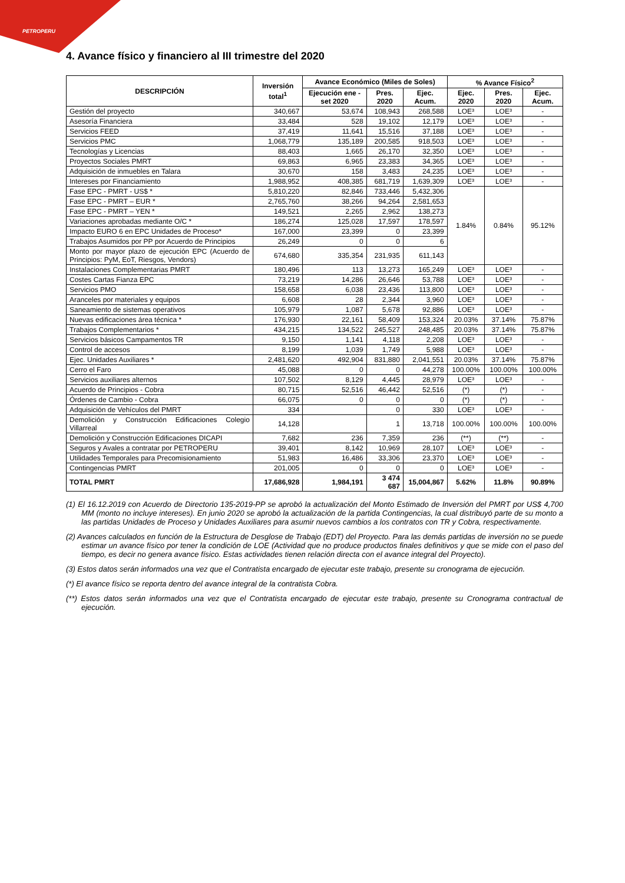PETROPERU
4. Avance físico y financiero al III trimestre del 2020
| DESCRIPCIÓN | Inversión total<sup>1</sup> | Avance Económico (Miles de Soles) | | | % Avance Físico<sup>2</sup> | | |
| --- | --- | --- | --- | --- | --- | --- | --- |
| | | Ejecución ene - set 2020 | Pres. 2020 | Ejec. Acum. | Ejec. 2020 | Pres. 2020 | Ejec. Acum. |
| Gestión del proyecto | 340,667 | 53,674 | 108,943 | 268,588 | LOE³ | LOE³ | - |
| Asesoría Financiera | 33,484 | 528 | 19,102 | 12,179 | LOE³ | LOE³ | - |
| Servicios FEED | 37,419 | 11,641 | 15,516 | 37,188 | LOE³ | LOE³ | - |
| Servicios PMC | 1,068,779 | 135,189 | 200,585 | 918,503 | LOE³ | LOE³ | - |
| Tecnologías y Licencias | 88,403 | 1,665 | 26,170 | 32,350 | LOE³ | LOE³ | - |
| Proyectos Sociales PMRT | 69,863 | 6,965 | 23,383 | 34,365 | LOE³ | LOE³ | - |
| Adquisición de inmuebles en Talara | 30,670 | 158 | 3,483 | 24,235 | LOE³ | LOE³ | - |
| Intereses por Financiamiento | 1,988,952 | 408,385 | 681,719 | 1,639,309 | LOE³ | LOE³ | - |
| Fase EPC - PMRT - US$ * | 5,810,220 | 82,846 | 733,446 | 5,432,306 | 1.84% | 0.84% | 95.12% |
| Fase EPC - PMRT – EUR * | 2,765,760 | 38,266 | 94,264 | 2,581,653 | | | |
| Fase EPC - PMRT – YEN * | 149,521 | 2,265 | 2,962 | 138,273 | | | |
| Variaciones aprobadas mediante O/C * | 186,274 | 125,028 | 17,597 | 178,597 | | | |
| Impacto EURO 6 en EPC Unidades de Proceso* | 167,000 | 23,399 | 0 | 23,399 | | | |
| Trabajos Asumidos por PP por Acuerdo de Principios | 26,249 | 0 | 0 | 6 | | | |
| Monto por mayor plazo de ejecución EPC (Acuerdo de Principios: PyM, EoT, Riesgos, Vendors) | 674,680 | 335,354 | 231,935 | 611,143 | | | |
| Instalaciones Complementarias PMRT | 180,496 | 113 | 13,273 | 165,249 | LOE³ | LOE³ | - |
| Costes Cartas Fianza EPC | 73,219 | 14,286 | 26,646 | 53,788 | LOE³ | LOE³ | - |
| Servicios PMO | 158,658 | 6,038 | 23,436 | 113,800 | LOE³ | LOE³ | - |
| Aranceles por materiales y equipos | 6,608 | 28 | 2,344 | 3,960 | LOE³ | LOE³ | - |
| Saneamiento de sistemas operativos | 105,979 | 1,087 | 5,678 | 92,886 | LOE³ | LOE³ | - |
| Nuevas edificaciones área técnica * | 176,930 | 22,161 | 58,409 | 153,324 | 20.03% | 37.14% | 75.87% |
| Trabajos Complementarios * | 434,215 | 134,522 | 245,527 | 248,485 | 20.03% | 37.14% | 75.87% |
| Servicios básicos Campamentos TR | 9,150 | 1,141 | 4,118 | 2,208 | LOE³ | LOE³ | - |
| Control de accesos | 8,199 | 1,039 | 1,749 | 5,988 | LOE³ | LOE³ | - |
| Ejec. Unidades Auxiliares * | 2,481,620 | 492,904 | 831,880 | 2,041,551 | 20.03% | 37.14% | 75.87% |
| Cerro el Faro | 45,088 | 0 | 0 | 44,278 | 100.00% | 100.00% | 100.00% |
| Servicios auxiliares alternos | 107,502 | 8,129 | 4,445 | 28,979 | LOE³ | LOE³ | - |
| Acuerdo de Principios - Cobra | 80,715 | 52,516 | 46,442 | 52,516 | (*) | (*) | - |
| Órdenes de Cambio - Cobra | 66,075 | 0 | 0 | 0 | (*) | (*) | - |
| Adquisición de Vehículos del PMRT | 334 | | 0 | 330 | LOE³ | LOE³ | - |
| Demolición y Construcción Edificaciones Colegio Villarreal | 14,128 | | 1 | 13,718 | 100.00% | 100.00% | 100.00% |
| Demolición y Construcción Edificaciones DICAPI | 7,682 | 236 | 7,359 | 236 | (**) | (**) | - |
| Seguros y Avales a contratar por PETROPERU | 39,401 | 8,142 | 10,969 | 28,107 | LOE³ | LOE³ | - |
| Utilidades Temporales para Precomisionamiento | 51,983 | 16,486 | 33,306 | 23,370 | LOE³ | LOE³ | - |
| Contingencias PMRT | 201,005 | 0 | 0 | 0 | LOE³ | LOE³ | - |
| TOTAL PMRT | 17,686,928 | 1,984,191 | 3 474 687 | 15,004,867 | 5.62% | 11.8% | 90.89% |
(1) El 16.12.2019 con Acuerdo de Directorio 135-2019-PP se aprobó la actualización del Monto Estimado de Inversión del PMRT por US$ 4,700 MM (monto no incluye intereses). En junio 2020 se aprobó la actualización de la partida Contingencias, la cual distribuyó parte de su monto a las partidas Unidades de Proceso y Unidades Auxiliares para asumir nuevos cambios a los contratos con TR y Cobra, respectivamente.
(2) Avances calculados en función de la Estructura de Desglose de Trabajo (EDT) del Proyecto. Para las demás partidas de inversión no se puede estimar un avance físico por tener la condición de LOE (Actividad que no produce productos finales definitivos y que se mide con el paso del tiempo, es decir no genera avance físico. Estas actividades tienen relación directa con el avance integral del Proyecto).
(3) Estos datos serán informados una vez que el Contratista encargado de ejecutar este trabajo, presente su cronograma de ejecución.
(*) El avance físico se reporta dentro del avance integral de la contratista Cobra.
(**) Estos datos serán informados una vez que el Contratista encargado de ejecutar este trabajo, presente su Cronograma contractual de ejecución.